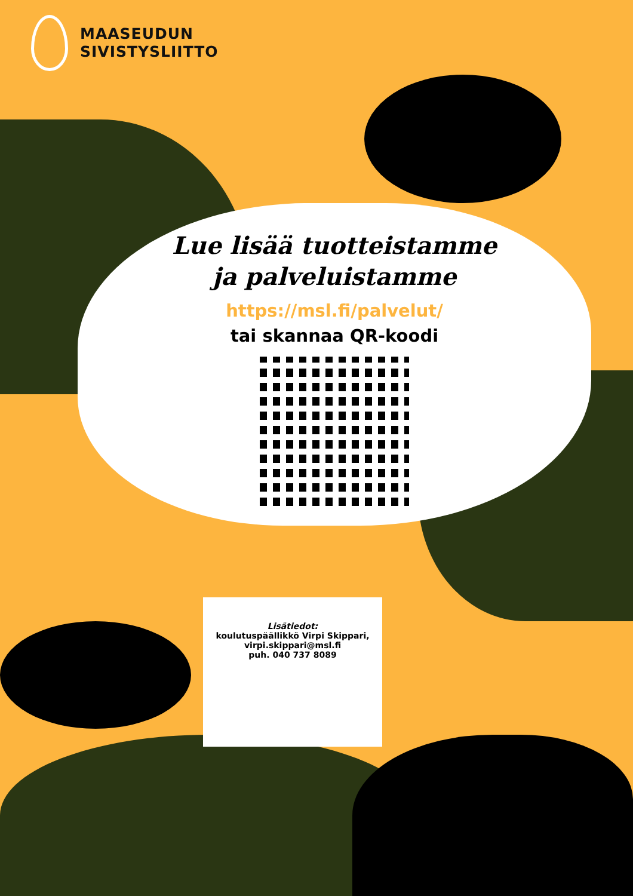MAASEUDUN
SIVISTYSLIITTO
Lue lisää tuotteistamme
ja palveluistamme
https://msl.fi/palvelut/
tai skannaa QR-koodi
Lisätiedot:
koulutuspäällikkö Virpi Skippari,
virpi.skippari@msl.fi
puh. 040 737 8089